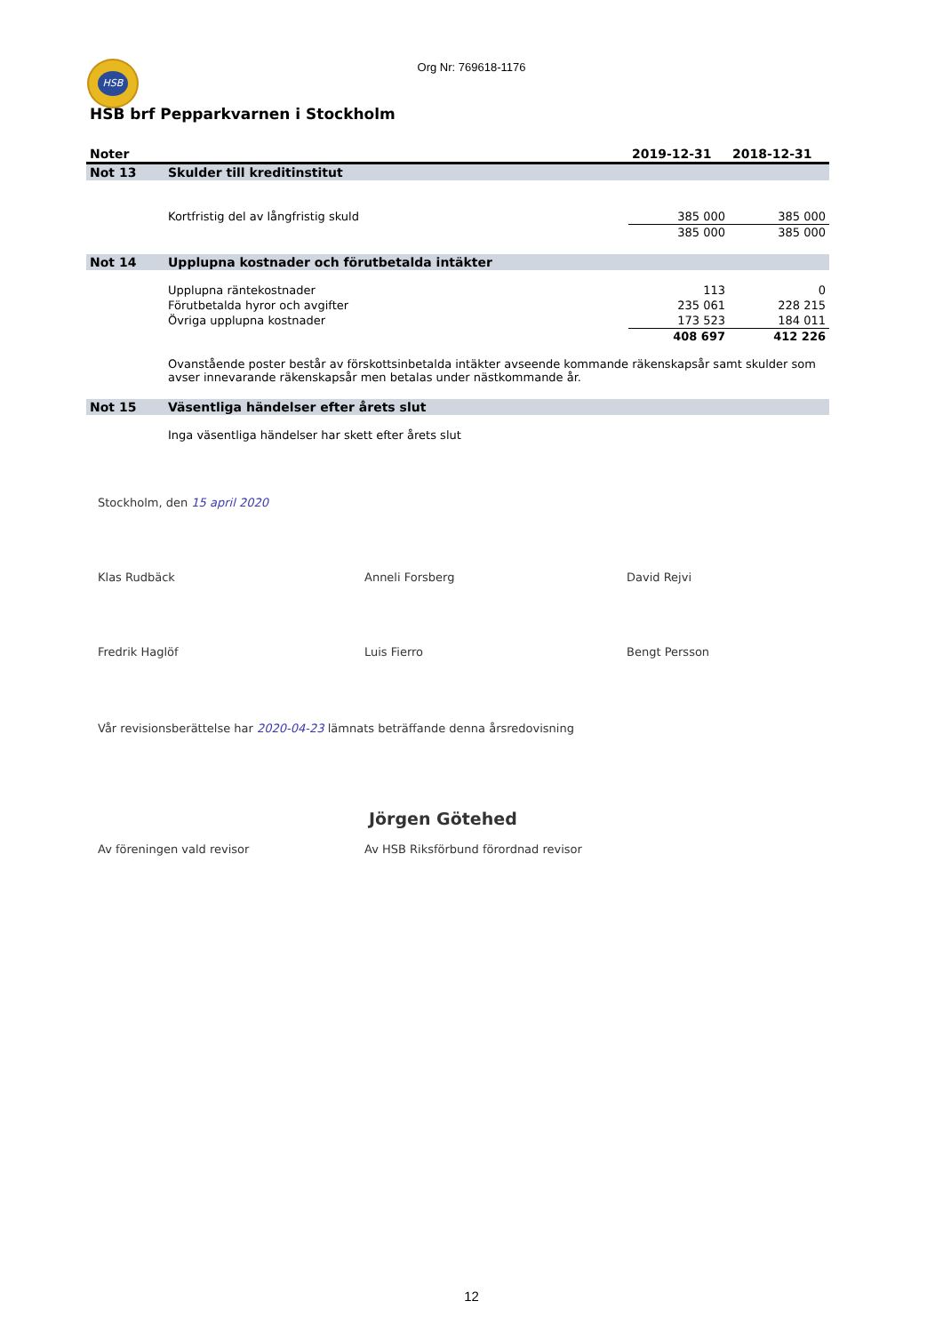HSB
Org Nr: 769618-1176
HSB brf Pepparkvarnen i Stockholm
| Noter | | 2019-12-31 | 2018-12-31 |
| --- | --- | --- | --- |
| Not 13 | Skulder till kreditinstitut | | |
| | Kortfristig del av långfristig skuld | 385 000 | 385 000 |
| | | 385 000 | 385 000 |
| Not 14 | Upplupna kostnader och förutbetalda intäkter | | |
| | Upplupna räntekostnader | 113 | 0 |
| | Förutbetalda hyror och avgifter | 235 061 | 228 215 |
| | Övriga upplupna kostnader | 173 523 | 184 011 |
| | | 408 697 | 412 226 |
| | Ovanstående poster består av förskottsinbetalda intäkter avseende kommande räkenskapsår samt skulder som avser innevarande räkenskapsår men betalas under nästkommande år. | | |
| Not 15 | Väsentliga händelser efter årets slut | | |
| | Inga väsentliga händelser har skett efter årets slut | | |
Stockholm, den 15 april 2020
Klas Rudbäck Anneli Forsberg David Rejvi
Fredrik Haglöf Luis Fierro Bengt Persson
Vår revisionsberättelse har 2020-04-23 lämnats beträffande denna årsredovisning
Jörgen Götehed
Av föreningen vald revisor Av HSB Riksförbund förordnad revisor
12